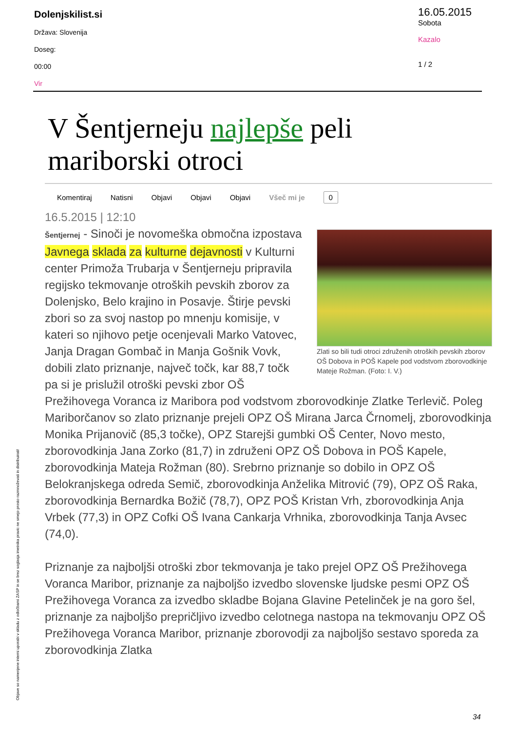Dolenjskilist.si
Država: Slovenija
Doseg:
00:00
Vir
16.05.2015
Sobota
Kazalo
1 / 2
V Šentjerneju najlepše peli
mariborski otroci
Komentiraj Natisni Objavi Objavi Objavi Všeč mi je 0
16.5.2015 | 12:10
Zlati so bili tudi otroci združenih otroških pevskih zborov OŠ Dobova in POŠ Kapele pod vodstvom zborovodkinje Mateje Rožman. (Foto: I. V.)
Šentjernej - Sinoči je novomeška območna izpostava Javnega sklada za kulturne dejavnosti v Kulturni center Primoža Trubarja v Šentjerneju pripravila regijsko tekmovanje otroških pevskih zborov za Dolenjsko, Belo krajino in Posavje. Štirje pevski zbori so za svoj nastop po mnenju komisije, v kateri so njihovo petje ocenjevali Marko Vatovec, Janja Dragan Gombač in Manja Gošnik Vovk, dobili zlato priznanje, največ točk, kar 88,7 točk pa si je prislužil otroški pevski zbor OŠ Prežihovega Voranca iz Maribora pod vodstvom zborovodkinje Zlatke Terlevič. Poleg Mariborčanov so zlato priznanje prejeli OPZ OŠ Mirana Jarca Črnomelj, zborovodkinja Monika Prijanovič (85,3 točke), OPZ Starejši gumbki OŠ Center, Novo mesto, zborovodkinja Jana Zorko (81,7) in združeni OPZ OŠ Dobova in POŠ Kapele, zborovodkinja Mateja Rožman (80). Srebrno priznanje so dobilo in OPZ OŠ Belokranjskega odreda Semič, zborovodkinja Anželika Mitrović (79), OPZ OŠ Raka, zborovodkinja Bernardka Božič (78,7), OPZ POŠ Kristan Vrh, zborovodkinja Anja Vrbek (77,3) in OPZ Cofki OŠ Ivana Cankarja Vrhnika, zborovodkinja Tanja Avsec (74,0).
Priznanje za najboljši otroški zbor tekmovanja je tako prejel OPZ OŠ Prežihovega Voranca Maribor, priznanje za najboljšo izvedbo slovenske ljudske pesmi OPZ OŠ Prežihovega Voranca za izvedbo skladbe Bojana Glavine Petelinček je na goro šel, priznanje za najboljšo prepričljivo izvedbo celotnega nastopa na tekmovanju OPZ OŠ Prežihovega Voranca Maribor, priznanje zborovodji za najboljšo sestavo sporeda za zborovodkinja Zlatka
Objave so namenjene interni uporabi v skladu z odločbami ZASP in se brez soglasja imetnika pravic ne smejo prosto razmnoževati in distribuirati!
34